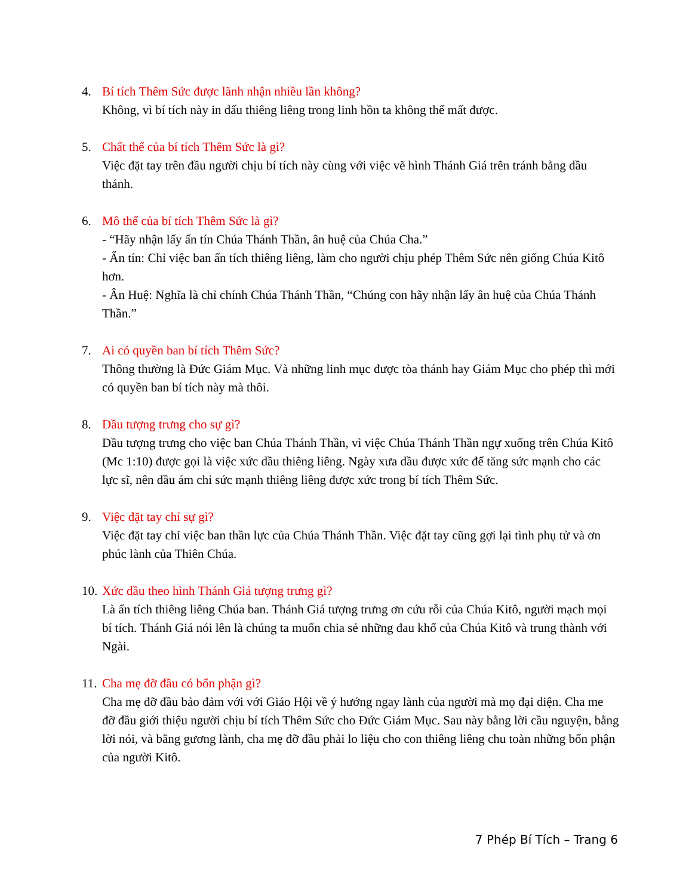4. Bí tích Thêm Sức được lãnh nhận nhiều lần không?
Không, vì bí tích này in dấu thiêng liêng trong linh hồn ta không thể mất được.
5. Chất thể của bí tích Thêm Sức là gì?
Việc đặt tay trên đầu người chịu bí tích này cùng với việc vẽ hình Thánh Giá trên tránh bằng dầu thánh.
6. Mô thể của bí tích Thêm Sức là gì?
- “Hãy nhận lấy ấn tín Chúa Thánh Thần, ân huệ của Chúa Cha.”
- Ấn tín: Chỉ việc ban ấn tích thiêng liêng, làm cho người chịu phép Thêm Sức nên giống Chúa Kitô hơn.
- Ân Huệ: Nghĩa là chỉ chính Chúa Thánh Thần, “Chúng con hãy nhận lấy ân huệ của Chúa Thánh Thần.”
7. Ai có quyền ban bí tích Thêm Sức?
Thông thường là Đức Giám Mục. Và những linh mục được tòa thánh hay Giám Mục cho phép thì mới có quyền ban bí tích này mà thôi.
8. Dầu tượng trưng cho sự gì?
Dầu tượng trưng cho việc ban Chúa Thánh Thần, vì việc Chúa Thánh Thần ngự xuống trên Chúa Kitô (Mc 1:10) được gọi là việc xức dầu thiêng liêng. Ngày xưa dầu được xức để tăng sức mạnh cho các lực sĩ, nên dầu ám chỉ sức mạnh thiêng liêng được xức trong bí tích Thêm Sức.
9. Việc đặt tay chỉ sự gì?
Việc đặt tay chỉ việc ban thần lực của Chúa Thánh Thần. Việc đặt tay cũng gợi lại tình phụ tử và ơn phúc lành của Thiên Chúa.
10.
Xức dầu theo hình Thánh Giá tượng trưng gì?
Là ấn tích thiêng liêng Chúa ban. Thánh Giá tượng trưng ơn cứu rỗi của Chúa Kitô, người mạch mọi bí tích. Thánh Giá nói lên là chúng ta muốn chia sẻ những đau khổ của Chúa Kitô và trung thành với Ngài.
11.
Cha mẹ đỡ đầu có bổn phận gì?
Cha mẹ đỡ đầu bảo đảm với với Giáo Hội về ý hướng ngay lành của người mà mọ đại diện. Cha me đỡ đầu giới thiệu người chịu bí tích Thêm Sức cho Đức Giám Mục. Sau này bằng lời cầu nguyện, bằng lời nói, và bằng gương lành, cha mẹ đỡ đầu phải lo liệu cho con thiêng liêng chu toàn những bổn phận của người Kitô.
7 Phép Bí Tích – Trang 6